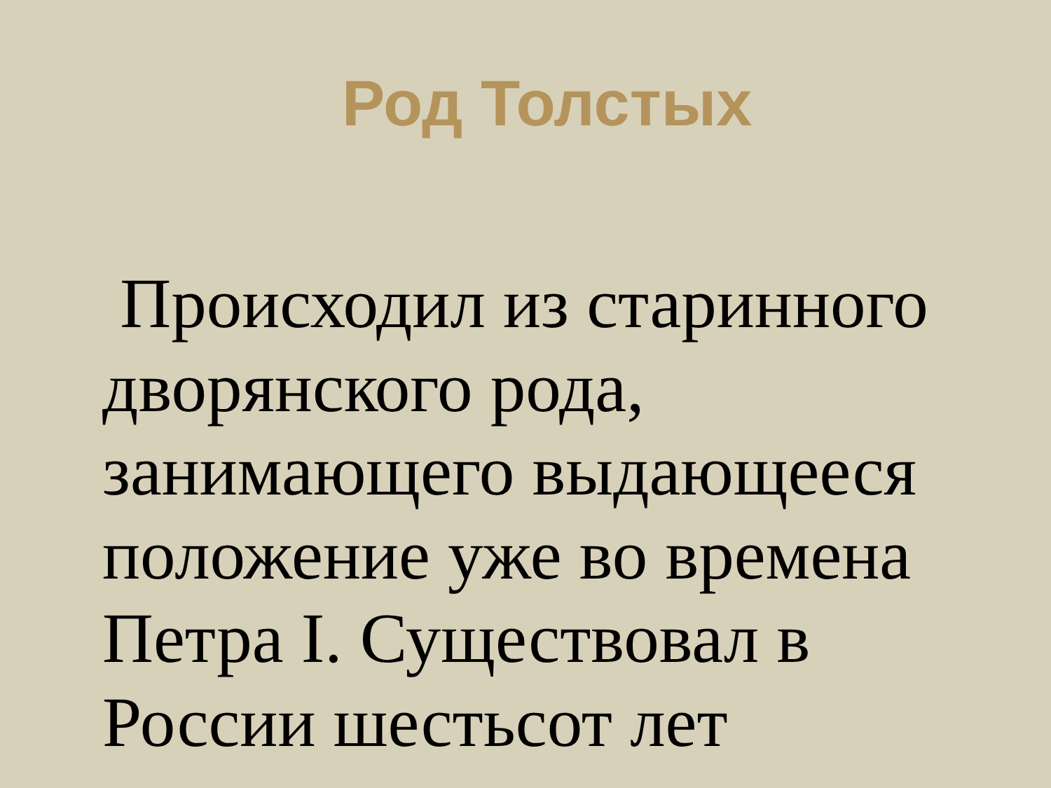Род Толстых
Происходил из старинного дворянского рода, занимающего выдающееся положение уже во времена Петра I. Существовал в России шестьсот лет